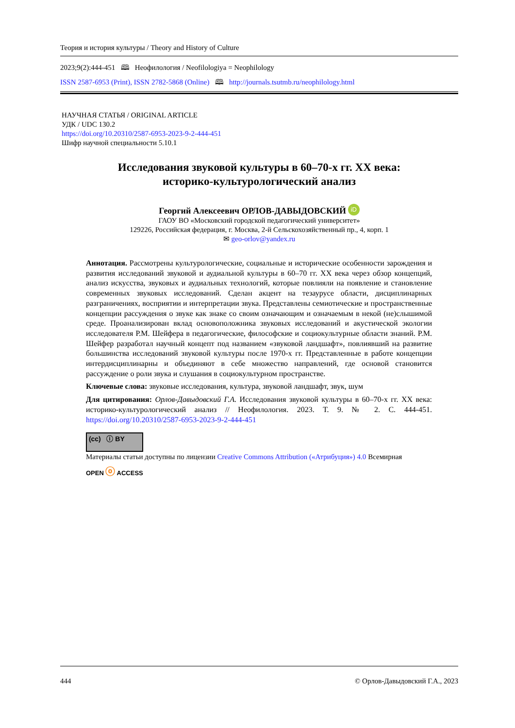Теория и история культуры / Theory and History of Culture
2023;9(2):444-451 🕮 Неофилология / Neofilologiya = Neophilology
ISSN 2587-6953 (Print), ISSN 2782-5868 (Online) 🕮 http://journals.tsutmb.ru/neophilology.html
НАУЧНАЯ СТАТЬЯ / ORIGINAL ARTICLE
УДК / UDC 130.2
https://doi.org/10.20310/2587-6953-2023-9-2-444-451
Шифр научной специальности 5.10.1
Исследования звуковой культуры в 60–70-х гг. XX века:
историко-культурологический анализ
Георгий Алексеевич ОРЛОВ-ДАВЫДОВСКИЙ iD
ГАОУ ВО «Московский городской педагогический университет»
129226, Российская федерация, г. Москва, 2-й Сельскохозяйственный пр., 4, корп. 1
✉ geo-orlov@yandex.ru
Аннотация. Рассмотрены культурологические, социальные и исторические особенности зарождения и развития исследований звуковой и аудиальной культуры в 60–70 гг. XX века через обзор концепций, анализ искусства, звуковых и аудиальных технологий, которые повлияли на появление и становление современных звуковых исследований. Сделан акцент на тезаурусе области, дисциплинарных разграничениях, восприятии и интерпретации звука. Представлены семиотические и пространственные концепции рассуждения о звуке как знаке со своим означающим и означаемым в некой (не)слышимой среде. Проанализирован вклад основоположника звуковых исследований и акустической экологии исследователя Р.М. Шейфера в педагогические, философские и социокультурные области знаний. Р.М. Шейфер разработал научный концепт под названием «звуковой ландшафт», повлиявший на развитие большинства исследований звуковой культуры после 1970-х гг. Представленные в работе концепции интердисциплинарны и объединяют в себе множество направлений, где основой становится рассуждение о роли звука и слушания в социокультурном пространстве.
Ключевые слова: звуковые исследования, культура, звуковой ландшафт, звук, шум
Для цитирования: Орлов-Давыдовский Г.А. Исследования звуковой культуры в 60–70-х гг. XX века: историко-культурологический анализ // Неофилология. 2023. Т. 9. № 2. С. 444-451. https://doi.org/10.20310/2587-6953-2023-9-2-444-451
(cc) ⓘ BY
Материалы статьи доступны по лицензии Creative Commons Attribution («Атрибуция») 4.0 Всемирная
OPEN ⓞ ACCESS
444 © Орлов-Давыдовский Г.А., 2023